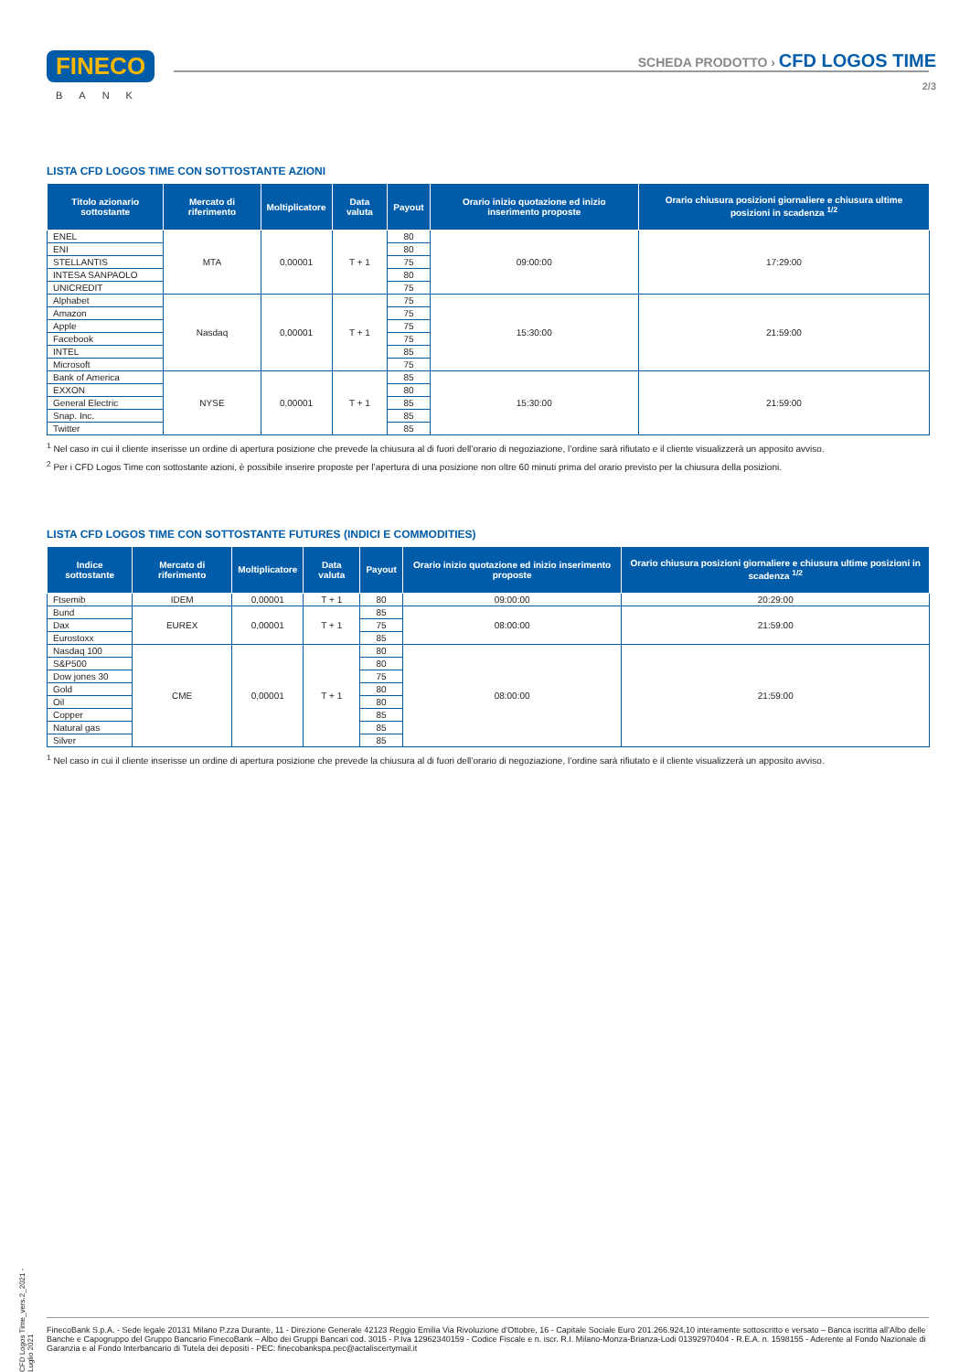FINECO
BANK
SCHEDA PRODOTTO › CFD LOGOS TIME
2/3
LISTA CFD LOGOS TIME CON SOTTOSTANTE AZIONI
| Titolo azionario sottostante | Mercato di riferimento | Moltiplicatore | Data valuta | Payout | Orario inizio quotazione ed inizio inserimento proposte | Orario chiusura posizioni giornaliere e chiusura ultime posizioni in scadenza <sup>1/2</sup> |
| --- | --- | --- | --- | --- | --- | --- |
| ENEL | MTA | 0,00001 | T + 1 | 80 | 09:00:00 | 17:29:00 |
| ENI | | | | 80 | | |
| STELLANTIS | | | | 75 | | |
| INTESA SANPAOLO | | | | 80 | | |
| UNICREDIT | | | | 75 | | |
| Alphabet | Nasdaq | 0,00001 | T + 1 | 75 | 15:30:00 | 21:59:00 |
| Amazon | | | | 75 | | |
| Apple | | | | 75 | | |
| Facebook | | | | 75 | | |
| INTEL | | | | 85 | | |
| Microsoft | | | | 75 | | |
| Bank of America | NYSE | 0,00001 | T + 1 | 85 | 15:30:00 | 21:59:00 |
| EXXON | | | | 80 | | |
| General Electric | | | | 85 | | |
| Snap. Inc. | | | | 85 | | |
| Twitter | | | | 85 | | |
<sup>1</sup> Nel caso in cui il cliente inserisse un ordine di apertura posizione che prevede la chiusura al di fuori dell’orario di negoziazione, l’ordine sarà rifiutato e il cliente visualizzerà un apposito avviso.
<sup>2</sup> Per i CFD Logos Time con sottostante azioni, è possibile inserire proposte per l’apertura di una posizione non oltre 60 minuti prima del orario previsto per la chiusura della posizioni.
LISTA CFD LOGOS TIME CON SOTTOSTANTE FUTURES (INDICI E COMMODITIES)
| Indice sottostante | Mercato di riferimento | Moltiplicatore | Data valuta | Payout | Orario inizio quotazione ed inizio inserimento proposte | Orario chiusura posizioni giornaliere e chiusura ultime posizioni in scadenza <sup>1/2</sup> |
| --- | --- | --- | --- | --- | --- | --- |
| Ftsemib | IDEM | 0,00001 | T + 1 | 80 | 09:00:00 | 20:29:00 |
| Bund | EUREX | 0,00001 | T + 1 | 85 | 08:00:00 | 21:59:00 |
| Dax | | | | 75 | | |
| Eurostoxx | | | | 85 | | |
| Nasdaq 100 | CME | 0,00001 | T + 1 | 80 | 08:00:00 | 21:59:00 |
| S&P500 | | | | 80 | | |
| Dow jones 30 | | | | 75 | | |
| Gold | | | | 80 | | |
| Oil | | | | 80 | | |
| Copper | | | | 85 | | |
| Natural gas | | | | 85 | | |
| Silver | | | | 85 | | |
<sup>1</sup> Nel caso in cui il cliente inserisse un ordine di apertura posizione che prevede la chiusura al di fuori dell’orario di negoziazione, l’ordine sarà rifiutato e il cliente visualizzerà un apposito avviso.
CFD Logos Time_vers.2_2021 - Luglio 2021
FinecoBank S.p.A. - Sede legale 20131 Milano P.zza Durante, 11 - Direzione Generale 42123 Reggio Emilia Via Rivoluzione d’Ottobre, 16 - Capitale Sociale Euro 201.266.924,10 interamente sottoscritto e versato – Banca iscritta all’Albo delle Banche e Capogruppo del Gruppo Bancario FinecoBank – Albo dei Gruppi Bancari cod. 3015 - P.Iva 12962340159 - Codice Fiscale e n. iscr. R.I. Milano-Monza-Brianza-Lodi 01392970404 - R.E.A. n. 1598155 - Aderente al Fondo Nazionale di Garanzia e al Fondo Interbancario di Tutela dei depositi - PEC: finecobankspa.pec@actaliscertymail.it